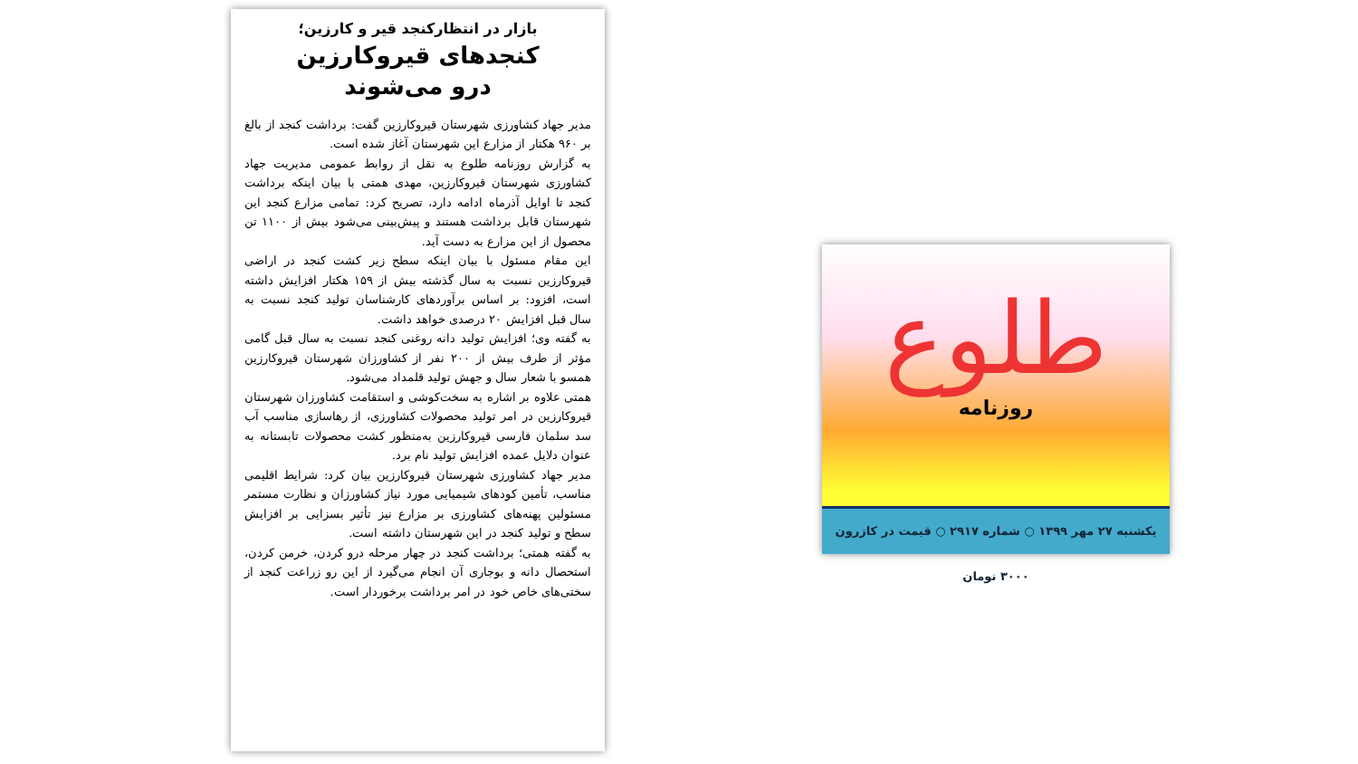بازار در انتظارکنجد قیر و کارزین؛
کنجدهای قیروکارزین
درو می‌شوند
مدیر جهاد کشاورزی شهرستان قیروکارزین گفت: برداشت کنجد از بالغ بر ۹۶۰ هکتار از مزارع این شهرستان آغاز شده است.
به گزارش روزنامه طلوع به نقل از روابط عمومی مدیریت جهاد کشاورزی شهرستان قیروکارزین، مهدی همتی با بیان اینکه برداشت کنجد تا اوایل آذرماه ادامه دارد، تصریح کرد: تمامی مزارع کنجد این شهرستان قابل برداشت هستند و پیش‌بینی می‌شود بیش از ۱۱۰۰ تن محصول از این مزارع به دست آید.
این مقام مسئول با بیان اینکه سطح زیر کشت کنجد در اراضی قیروکارزین نسبت به سال گذشته بیش از ۱۵۹ هکتار افزایش داشته است، افزود: بر اساس برآوردهای کارشناسان تولید کنجد نسبت به سال قبل افزایش ۲۰ درصدی خواهد داشت.
به گفته وی؛ افزایش تولید دانه روغنی کنجد نسبت به سال قبل گامی مؤثر از طرف بیش از ۲۰۰ نفر از کشاورزان شهرستان قیروکارزین همسو با شعار سال و جهش تولید قلمداد می‌شود.
همتی علاوه بر اشاره به سخت‌کوشی و استقامت کشاورزان شهرستان قیروکارزین در امر تولید محصولات کشاورزی، از رهاسازی مناسب آب سد سلمان فارسی قیروکارزین به‌منظور کشت محصولات تابستانه به عنوان دلایل عمده افزایش تولید نام برد.
مدیر جهاد کشاورزی شهرستان قیروکارزین بیان کرد: شرایط اقلیمی مناسب، تأمین کودهای شیمیایی مورد نیاز کشاورزان و نظارت مستمر مسئولین پهنه‌های کشاورزی بر مزارع نیز تأثیر بسزایی بر افزایش سطح و تولید کنجد در این شهرستان داشته است.
به گفته همتی؛ برداشت کنجد در چهار مرحله درو کردن، خرمن کردن، استحصال دانه و بوجاری آن انجام می‌گیرد از این رو زراعت کنجد از سختی‌های خاص خود در امر برداشت برخوردار است.
طلوع
روزنامه
یکشنبه ۲۷ مهر ۱۳۹۹ ○ شماره ۲۹۱۷ ○ قیمت در کازرون ۳۰۰۰ تومان